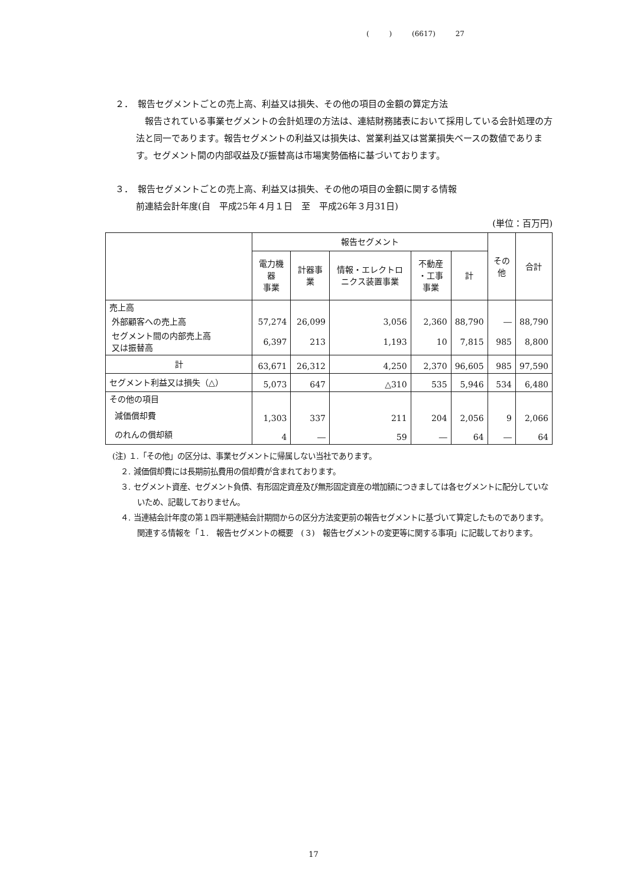( ) (6617) 27
２．　報告セグメントごとの売上高、利益又は損失、その他の項目の金額の算定方法
　報告されている事業セグメントの会計処理の方法は、連結財務諸表において採用している会計処理の方法と同一であります。報告セグメントの利益又は損失は、営業利益又は営業損失ベースの数値であります。セグメント間の内部収益及び振替高は市場実勢価格に基づいております。
３．　報告セグメントごとの売上高、利益又は損失、その他の項目の金額に関する情報
前連結会計年度(自　平成25年４月１日　至　平成26年３月31日)
(単位：百万円)
| | 報告セグメント | | | | | その他 | 合計 |
| --- | --- | --- | --- | --- | --- | --- | --- |
| | 電力機器 事業 | 計器事業 | 情報・エレクトロニクス装置事業 | 不動産 ・工事事業 | 計 | | |
| 売上高 | | | | | | | |
| 外部顧客への売上高 | 57,274 | 26,099 | 3,056 | 2,360 | 88,790 | ― | 88,790 |
| セグメント間の内部売上高 又は振替高 | 6,397 | 213 | 1,193 | 10 | 7,815 | 985 | 8,800 |
| 計 | 63,671 | 26,312 | 4,250 | 2,370 | 96,605 | 985 | 97,590 |
| セグメント利益又は損失（△） | 5,073 | 647 | △310 | 535 | 5,946 | 534 | 6,480 |
| その他の項目 | | | | | | | |
| 減価償却費 | 1,303 | 337 | 211 | 204 | 2,056 | 9 | 2,066 |
| のれんの償却額 | 4 | ― | 59 | ― | 64 | ― | 64 |
(注) １.「その他」の区分は、事業セグメントに帰属しない当社であります。
２. 減価償却費には長期前払費用の償却費が含まれております。
３. セグメント資産、セグメント負債、有形固定資産及び無形固定資産の増加額につきましては各セグメントに配分していないため、記載しておりません。
４. 当連結会計年度の第１四半期連結会計期間からの区分方法変更前の報告セグメントに基づいて算定したものであります。関連する情報を「１.　報告セグメントの概要　(３)　報告セグメントの変更等に関する事項」に記載しております。
17